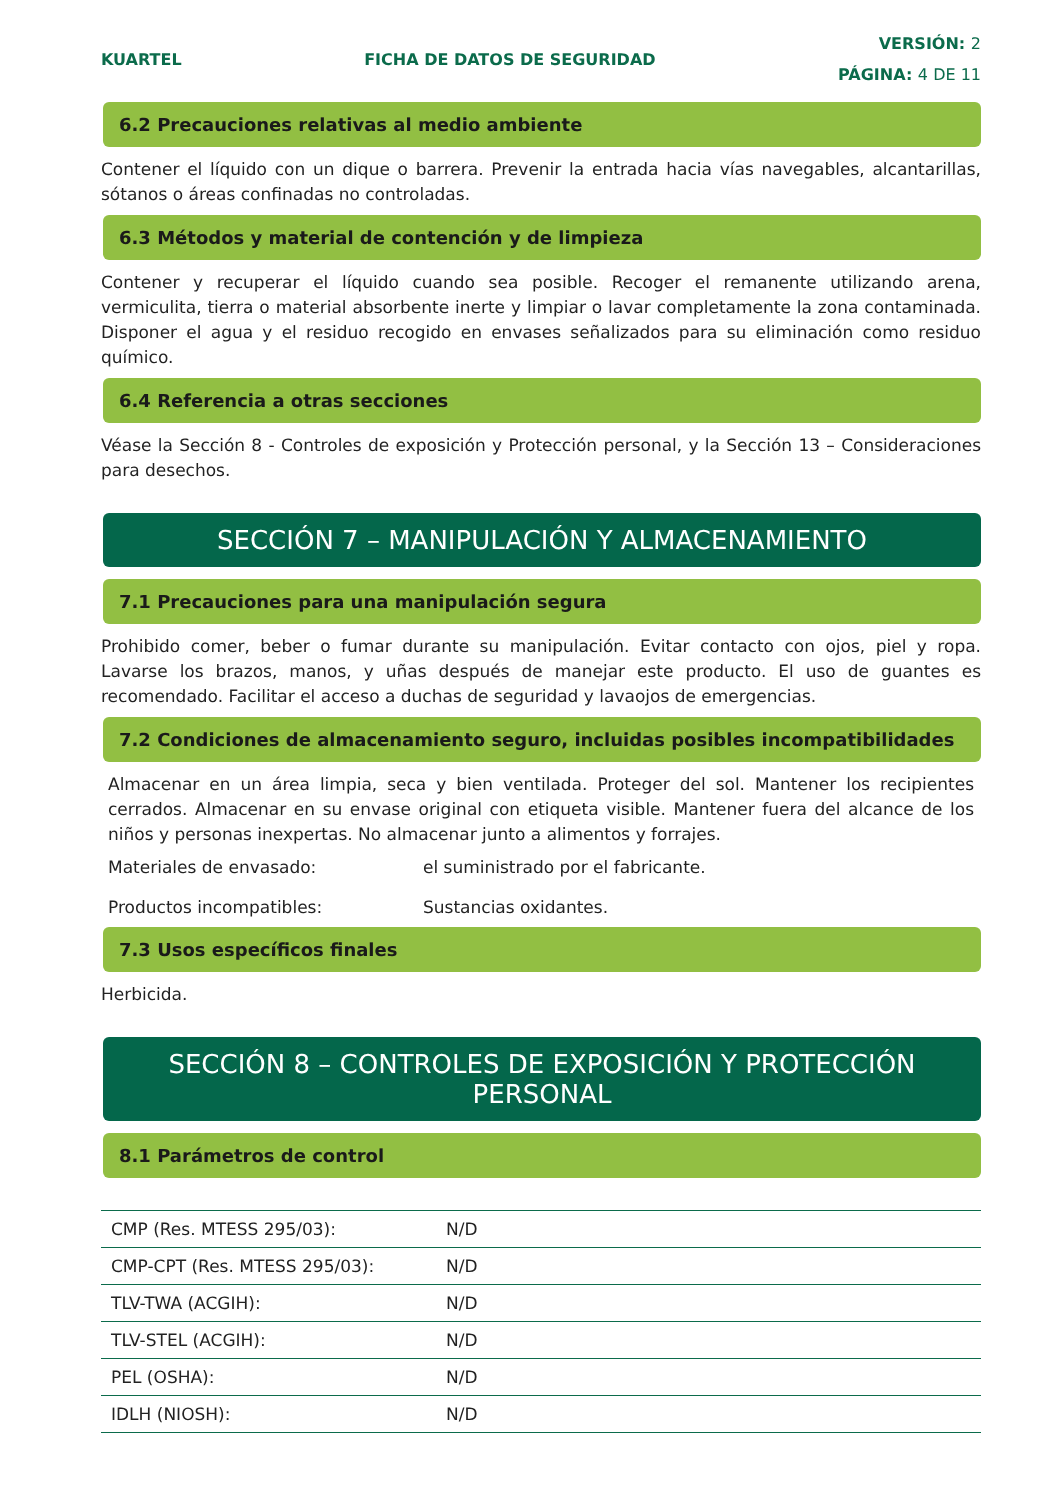KUARTEL FICHA DE DATOS DE SEGURIDAD
VERSIÓN: 2
PÁGINA: 4 DE 11
6.2 Precauciones relativas al medio ambiente
Contener el líquido con un dique o barrera. Prevenir la entrada hacia vías navegables, alcantarillas, sótanos o áreas confinadas no controladas.
6.3 Métodos y material de contención y de limpieza
Contener y recuperar el líquido cuando sea posible. Recoger el remanente utilizando arena, vermiculita, tierra o material absorbente inerte y limpiar o lavar completamente la zona contaminada. Disponer el agua y el residuo recogido en envases señalizados para su eliminación como residuo químico.
6.4 Referencia a otras secciones
Véase la Sección 8 - Controles de exposición y Protección personal, y la Sección 13 – Consideraciones para desechos.
SECCIÓN 7 – MANIPULACIÓN Y ALMACENAMIENTO
7.1 Precauciones para una manipulación segura
Prohibido comer, beber o fumar durante su manipulación. Evitar contacto con ojos, piel y ropa. Lavarse los brazos, manos, y uñas después de manejar este producto. El uso de guantes es recomendado. Facilitar el acceso a duchas de seguridad y lavaojos de emergencias.
7.2 Condiciones de almacenamiento seguro, incluidas posibles incompatibilidades
Almacenar en un área limpia, seca y bien ventilada. Proteger del sol. Mantener los recipientes cerrados. Almacenar en su envase original con etiqueta visible. Mantener fuera del alcance de los niños y personas inexpertas. No almacenar junto a alimentos y forrajes.
Materiales de envasado: el suministrado por el fabricante.
Productos incompatibles: Sustancias oxidantes.
7.3 Usos específicos finales
Herbicida.
SECCIÓN 8 – CONTROLES DE EXPOSICIÓN Y PROTECCIÓN PERSONAL
8.1 Parámetros de control
| CMP (Res. MTESS 295/03): | N/D |
| CMP-CPT (Res. MTESS 295/03): | N/D |
| TLV-TWA (ACGIH): | N/D |
| TLV-STEL (ACGIH): | N/D |
| PEL (OSHA): | N/D |
| IDLH (NIOSH): | N/D |